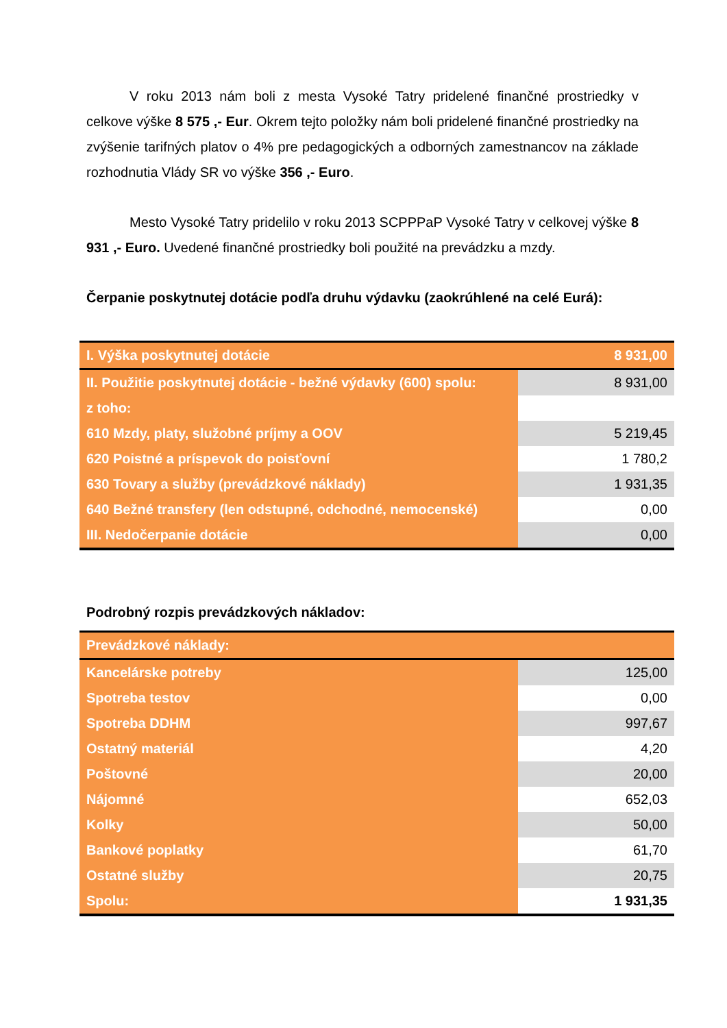V roku 2013 nám boli z mesta Vysoké Tatry pridelené finančné prostriedky v celkove výške 8 575 ,- Eur. Okrem tejto položky nám boli pridelené finančné prostriedky na zvýšenie tarifných platov o 4% pre pedagogických a odborných zamestnancov na základe rozhodnutia Vlády SR vo výške 356 ,- Euro.
Mesto Vysoké Tatry pridelilo v roku 2013 SCPPPaP Vysoké Tatry v celkovej výške 8 931 ,- Euro. Uvedené finančné prostriedky boli použité na prevádzku a mzdy.
Čerpanie poskytnutej dotácie podľa druhu výdavku (zaokrúhlené na celé Eurá):
| I. Výška poskytnutej dotácie | 8 931,00 |
| II. Použitie poskytnutej dotácie - bežné výdavky (600) spolu: | 8 931,00 |
| z toho: | |
| 610 Mzdy, platy, služobné príjmy a OOV | 5 219,45 |
| 620 Poistné a príspevok do poisťovní | 1 780,2 |
| 630 Tovary a služby (prevádzkové náklady) | 1 931,35 |
| 640 Bežné transfery (len odstupné, odchodné, nemocenské) | 0,00 |
| III. Nedočerpanie dotácie | 0,00 |
Podrobný rozpis prevádzkových nákladov:
| Prevádzkové náklady: | |
| Kancelárske potreby | 125,00 |
| Spotreba testov | 0,00 |
| Spotreba DDHM | 997,67 |
| Ostatný materiál | 4,20 |
| Poštovné | 20,00 |
| Nájomné | 652,03 |
| Kolky | 50,00 |
| Bankové poplatky | 61,70 |
| Ostatné služby | 20,75 |
| Spolu: | 1 931,35 |